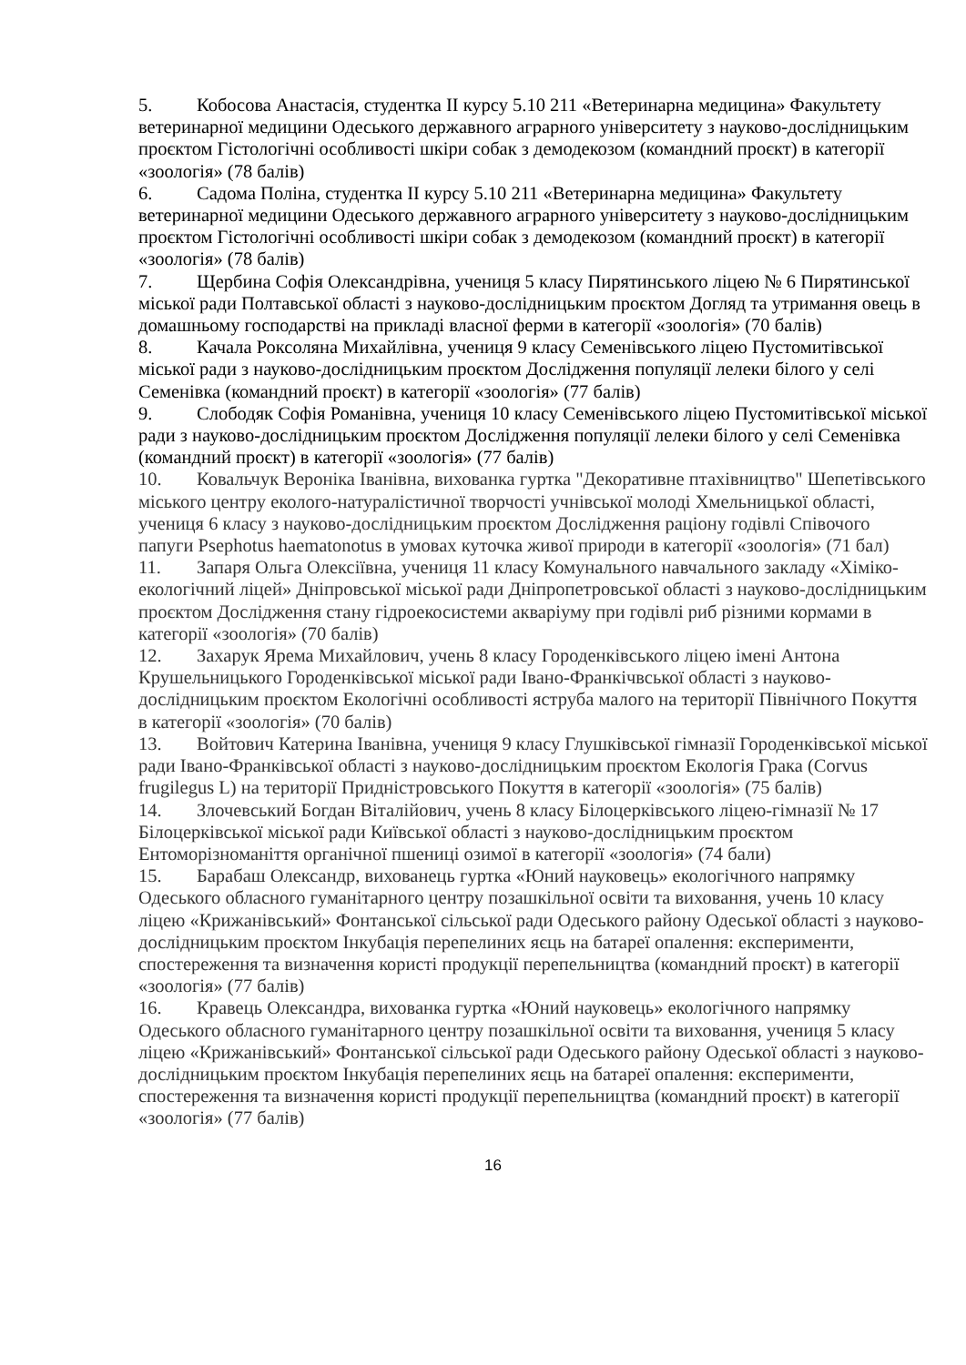5. Кобосова Анастасія, студентка ІІ курсу 5.10 211 «Ветеринарна медицина» Факультету ветеринарної медицини Одеського державного аграрного університету з науково-дослідницьким проєктом Гістологічні особливості шкіри собак з демодекозом (командний проєкт) в категорії «зоологія» (78 балів)
6. Садома Поліна, студентка ІІ курсу 5.10 211 «Ветеринарна медицина» Факультету ветеринарної медицини Одеського державного аграрного університету з науково-дослідницьким проєктом Гістологічні особливості шкіри собак з демодекозом (командний проєкт) в категорії «зоологія» (78 балів)
7. Щербина Софія Олександрівна, учениця 5 класу Пирятинського ліцею № 6 Пирятинської міської ради Полтавської області з науково-дослідницьким проєктом Догляд та утримання овець в домашньому господарстві на прикладі власної ферми в категорії «зоологія» (70 балів)
8. Качала Роксоляна Михайлівна, учениця 9 класу Семенівського ліцею Пустомитівської міської ради з науково-дослідницьким проєктом Дослідження популяції лелеки білого у селі Семенівка (командний проєкт) в категорії «зоологія» (77 балів)
9. Слободяк Софія Романівна, учениця 10 класу Семенівського ліцею Пустомитівської міської ради з науково-дослідницьким проєктом Дослідження популяції лелеки білого у селі Семенівка (командний проєкт) в категорії «зоологія» (77 балів)
10. Ковальчук Вероніка Іванівна, вихованка гуртка "Декоративне птахівництво" Шепетівського міського центру еколого-натуралістичної творчості учнівської молоді Хмельницької області, учениця 6 класу з науково-дослідницьким проєктом Дослідження раціону годівлі Співочого папуги Psephotus haematonotus в умовах куточка живої природи в категорії «зоологія» (71 бал)
11. Запаря Ольга Олексіївна, учениця 11 класу Комунального навчального закладу «Хіміко-екологічний ліцей» Дніпровської міської ради Дніпропетровської області з науково-дослідницьким проєктом Дослідження стану гідроекосистеми акваріуму при годівлі риб різними кормами в категорії «зоологія» (70 балів)
12. Захарук Ярема Михайлович, учень 8 класу Городенківського ліцею імені Антона Крушельницького Городенківської міської ради Івано-Франкічвської області з науково-дослідницьким проєктом Екологічні особливості яструба малого на території Північного Покуття в категорії «зоологія» (70 балів)
13. Войтович Катерина Іванівна, учениця 9 класу Глушківської гімназії Городенківської міської ради Івано-Франківської області з науково-дослідницьким проєктом Екологія Грака (Corvus frugilegus L) на території Придністровського Покуття в категорії «зоологія» (75 балів)
14. Злочевський Богдан Віталійович, учень 8 класу Білоцерківського ліцею-гімназії № 17 Білоцерківської міської ради Київської області з науково-дослідницьким проєктом Ентоморізноманіття органічної пшениці озимої в категорії «зоологія» (74 бали)
15. Барабаш Олександр, вихованець гуртка «Юний науковець» екологічного напрямку Одеського обласного гуманітарного центру позашкільної освіти та виховання, учень 10 класу ліцею «Крижанівський» Фонтанської сільської ради Одеського району Одеської області з науково-дослідницьким проєктом Інкубація перепелиних яєць на батареї опалення: експерименти, спостереження та визначення користі продукції перепельництва (командний проєкт) в категорії «зоологія» (77 балів)
16. Кравець Олександра, вихованка гуртка «Юний науковець» екологічного напрямку Одеського обласного гуманітарного центру позашкільної освіти та виховання, учениця 5 класу ліцею «Крижанівський» Фонтанської сільської ради Одеського району Одеської області з науково-дослідницьким проєктом Інкубація перепелиних яєць на батареї опалення: експерименти, спостереження та визначення користі продукції перепельництва (командний проєкт) в категорії «зоологія» (77 балів)
16